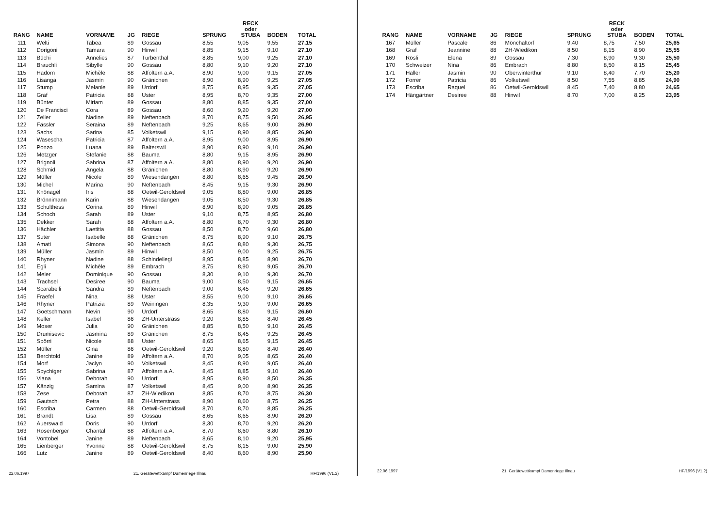| RANG | NAME | VORNAME | JG | RIEGE | SPRUNG | RECK oder STUBA | BODEN | TOTAL |
| --- | --- | --- | --- | --- | --- | --- | --- | --- |
| 111 | Welti | Tabea | 89 | Gossau | 8,55 | 9,05 | 9,55 | 27,15 |
| 112 | Dorigoni | Tamara | 90 | Hinwil | 8,85 | 9,15 | 9,10 | 27,10 |
| 113 | Büchi | Annelies | 87 | Turbenthal | 8,85 | 9,00 | 9,25 | 27,10 |
| 114 | Brauchli | Sibylle | 90 | Gossau | 8,80 | 9,10 | 9,20 | 27,10 |
| 115 | Hadorn | Michèle | 88 | Affoltern a.A. | 8,90 | 9,00 | 9,15 | 27,05 |
| 116 | Lisanga | Jasmin | 90 | Gränichen | 8,90 | 8,90 | 9,25 | 27,05 |
| 117 | Stump | Melanie | 89 | Urdorf | 8,75 | 8,95 | 9,35 | 27,05 |
| 118 | Graf | Patricia | 88 | Uster | 8,95 | 8,70 | 9,35 | 27,00 |
| 119 | Bünter | Miriam | 89 | Gossau | 8,80 | 8,85 | 9,35 | 27,00 |
| 120 | De Francisci | Cora | 89 | Gossau | 8,60 | 9,20 | 9,20 | 27,00 |
| 121 | Zeller | Nadine | 89 | Neftenbach | 8,70 | 8,75 | 9,50 | 26,95 |
| 122 | Fässler | Seraina | 89 | Neftenbach | 9,25 | 8,65 | 9,00 | 26,90 |
| 123 | Sachs | Sarina | 85 | Volketswil | 9,15 | 8,90 | 8,85 | 26,90 |
| 124 | Wasescha | Patricia | 87 | Affoltern a.A. | 8,95 | 9,00 | 8,95 | 26,90 |
| 125 | Ponzo | Luana | 89 | Balterswil | 8,90 | 8,90 | 9,10 | 26,90 |
| 126 | Metzger | Stefanie | 88 | Bauma | 8,80 | 9,15 | 8,95 | 26,90 |
| 127 | Brignoli | Sabrina | 87 | Affoltern a.A. | 8,80 | 8,90 | 9,20 | 26,90 |
| 128 | Schmid | Angela | 88 | Gränichen | 8,80 | 8,90 | 9,20 | 26,90 |
| 129 | Müller | Nicole | 89 | Wiesendangen | 8,80 | 8,65 | 9,45 | 26,90 |
| 130 | Michel | Marina | 90 | Neftenbach | 8,45 | 9,15 | 9,30 | 26,90 |
| 131 | Knönagel | Iris | 88 | Oetwil-Geroldswil | 9,05 | 8,80 | 9,00 | 26,85 |
| 132 | Brönnimann | Karin | 88 | Wiesendangen | 9,05 | 8,50 | 9,30 | 26,85 |
| 133 | Schulthess | Corina | 89 | Hinwil | 8,90 | 8,90 | 9,05 | 26,85 |
| 134 | Schoch | Sarah | 89 | Uster | 9,10 | 8,75 | 8,95 | 26,80 |
| 135 | Dekker | Sarah | 88 | Affoltern a.A. | 8,80 | 8,70 | 9,30 | 26,80 |
| 136 | Hächler | Laetitia | 88 | Gossau | 8,50 | 8,70 | 9,60 | 26,80 |
| 137 | Suter | Isabelle | 88 | Gränichen | 8,75 | 8,90 | 9,10 | 26,75 |
| 138 | Amati | Simona | 90 | Neftenbach | 8,65 | 8,80 | 9,30 | 26,75 |
| 139 | Müller | Jasmin | 89 | Hinwil | 8,50 | 9,00 | 9,25 | 26,75 |
| 140 | Rhyner | Nadine | 88 | Schindellegi | 8,95 | 8,85 | 8,90 | 26,70 |
| 141 | Egli | Michèle | 89 | Embrach | 8,75 | 8,90 | 9,05 | 26,70 |
| 142 | Meier | Dominique | 90 | Gossau | 8,30 | 9,10 | 9,30 | 26,70 |
| 143 | Trachsel | Desiree | 90 | Bauma | 9,00 | 8,50 | 9,15 | 26,65 |
| 144 | Scarabelli | Sandra | 89 | Neftenbach | 9,00 | 8,45 | 9,20 | 26,65 |
| 145 | Fraefel | Nina | 88 | Uster | 8,55 | 9,00 | 9,10 | 26,65 |
| 146 | Rhyner | Patrizia | 89 | Weiningen | 8,35 | 9,30 | 9,00 | 26,65 |
| 147 | Goetschmann | Nevin | 90 | Urdorf | 8,65 | 8,80 | 9,15 | 26,60 |
| 148 | Keller | Isabel | 86 | ZH-Unterstrass | 9,20 | 8,85 | 8,40 | 26,45 |
| 149 | Moser | Julia | 90 | Gränichen | 8,85 | 8,50 | 9,10 | 26,45 |
| 150 | Drumisevic | Jasmina | 89 | Gränichen | 8,75 | 8,45 | 9,25 | 26,45 |
| 151 | Spörri | Nicole | 88 | Uster | 8,65 | 8,65 | 9,15 | 26,45 |
| 152 | Müller | Gina | 86 | Oetwil-Geroldswil | 9,20 | 8,80 | 8,40 | 26,40 |
| 153 | Berchtold | Janine | 89 | Affoltern a.A. | 8,70 | 9,05 | 8,65 | 26,40 |
| 154 | Morf | Jaclyn | 90 | Volketswil | 8,45 | 8,90 | 9,05 | 26,40 |
| 155 | Spychiger | Sabrina | 87 | Affoltern a.A. | 8,45 | 8,85 | 9,10 | 26,40 |
| 156 | Viana | Deborah | 90 | Urdorf | 8,95 | 8,90 | 8,50 | 26,35 |
| 157 | Känzig | Samina | 87 | Volketswil | 8,45 | 9,00 | 8,90 | 26,35 |
| 158 | Zese | Deborah | 87 | ZH-Wiedikon | 8,85 | 8,70 | 8,75 | 26,30 |
| 159 | Gautschi | Petra | 88 | ZH-Unterstrass | 8,90 | 8,60 | 8,75 | 26,25 |
| 160 | Escriba | Carmen | 88 | Oetwil-Geroldswil | 8,70 | 8,70 | 8,85 | 26,25 |
| 161 | Brandt | Lisa | 89 | Gossau | 8,65 | 8,65 | 8,90 | 26,20 |
| 162 | Auerswald | Doris | 90 | Urdorf | 8,30 | 8,70 | 9,20 | 26,20 |
| 163 | Rosenberger | Chantal | 88 | Affoltern a.A. | 8,70 | 8,60 | 8,80 | 26,10 |
| 164 | Vontobel | Janine | 89 | Neftenbach | 8,65 | 8,10 | 9,20 | 25,95 |
| 165 | Lienberger | Yvonne | 88 | Oetwil-Geroldswil | 8,75 | 8,15 | 9,00 | 25,90 |
| 166 | Lutz | Janine | 89 | Oetwil-Geroldswil | 8,40 | 8,60 | 8,90 | 25,90 |
22.06.1997 21. Gerätewettkampf Damenriege Illnau HF/1996 (V1.2)
| RANG | NAME | VORNAME | JG | RIEGE | SPRUNG | RECK oder STUBA | BODEN | TOTAL |
| --- | --- | --- | --- | --- | --- | --- | --- | --- |
| 167 | Müller | Pascale | 86 | Mönchaltorf | 9,40 | 8,75 | 7,50 | 25,65 |
| 168 | Graf | Jeannine | 88 | ZH-Wiedikon | 8,50 | 8,15 | 8,90 | 25,55 |
| 169 | Rösli | Elena | 89 | Gossau | 7,30 | 8,90 | 9,30 | 25,50 |
| 170 | Schweizer | Nina | 86 | Embrach | 8,80 | 8,50 | 8,15 | 25,45 |
| 171 | Haller | Jasmin | 90 | Oberwinterthur | 9,10 | 8,40 | 7,70 | 25,20 |
| 172 | Forrer | Patricia | 86 | Volketswil | 8,50 | 7,55 | 8,85 | 24,90 |
| 173 | Escriba | Raquel | 86 | Oetwil-Geroldswil | 8,45 | 7,40 | 8,80 | 24,65 |
| 174 | Hängärtner | Desiree | 88 | Hinwil | 8,70 | 7,00 | 8,25 | 23,95 |
22.06.1997 21. Gerätewettkampf Damenriege Illnau HF/1996 (V1.2)